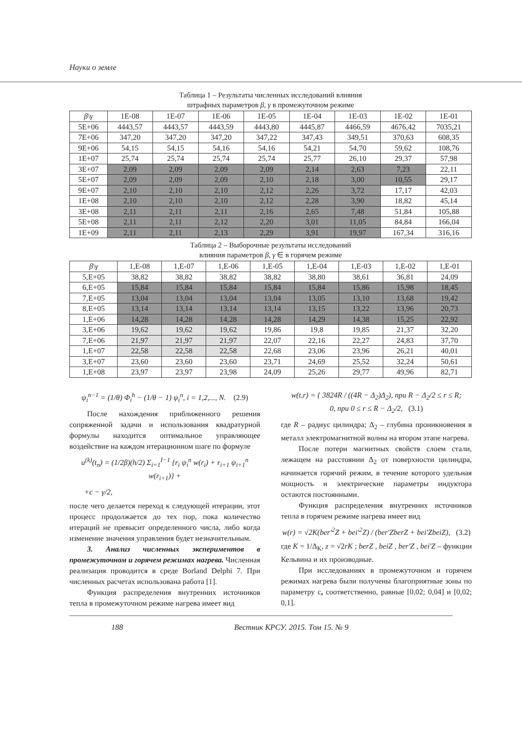Науки о земле
Таблица 1 – Результаты численных исследований влияния
штрафных параметров β, γ в промежуточном режиме
| β\γ | 1E-08 | 1E-07 | 1E-06 | 1E-05 | 1E-04 | 1E-03 | 1E-02 | 1E-01 |
| --- | --- | --- | --- | --- | --- | --- | --- | --- |
| 5E+06 | 4443,57 | 4443,57 | 4443,59 | 4443,80 | 4445,87 | 4466,59 | 4676,42 | 7035,21 |
| 7E+06 | 347,20 | 347,20 | 347,20 | 347,22 | 347,43 | 349,51 | 370,63 | 608,35 |
| 9E+06 | 54,15 | 54,15 | 54,16 | 54,16 | 54,21 | 54,70 | 59,62 | 108,76 |
| 1E+07 | 25,74 | 25,74 | 25,74 | 25,74 | 25,77 | 26,10 | 29,37 | 57,98 |
| 3E+07 | 2,09 | 2,09 | 2,09 | 2,09 | 2,14 | 2,63 | 7,23 | 22,11 |
| 5E+07 | 2,09 | 2,09 | 2,09 | 2,10 | 2,18 | 3,00 | 10,55 | 29,17 |
| 9E+07 | 2,10 | 2,10 | 2,10 | 2,12 | 2,26 | 3,72 | 17,17 | 42,03 |
| 1E+08 | 2,10 | 2,10 | 2,10 | 2,12 | 2,28 | 3,90 | 18,82 | 45,14 |
| 3E+08 | 2,11 | 2,11 | 2,11 | 2,16 | 2,65 | 7,48 | 51,84 | 105,88 |
| 5E+08 | 2,11 | 2,11 | 2,12 | 2,20 | 3,01 | 11,05 | 84,84 | 166,04 |
| 1E+09 | 2,11 | 2,11 | 2,13 | 2,29 | 3,91 | 19,97 | 167,34 | 316,16 |
Таблица 2 – Выборочные результаты исследований
влияния параметров β, γ ∈ в горячем режиме
| β\γ | 1,E-08 | 1,E-07 | 1,E-06 | 1,E-05 | 1,E-04 | 1,E-03 | 1,E-02 | 1,E-01 |
| --- | --- | --- | --- | --- | --- | --- | --- | --- |
| 5,E+05 | 38,82 | 38,82 | 38,82 | 38,82 | 38,80 | 38,61 | 36,81 | 24,09 |
| 6,E+05 | 15,84 | 15,84 | 15,84 | 15,84 | 15,84 | 15,86 | 15,98 | 18,45 |
| 7,E+05 | 13,04 | 13,04 | 13,04 | 13,04 | 13,05 | 13,10 | 13,68 | 19,42 |
| 8,E+05 | 13,14 | 13,14 | 13,14 | 13,14 | 13,15 | 13,22 | 13,96 | 20,73 |
| 1,E+06 | 14,28 | 14,28 | 14,28 | 14,28 | 14,29 | 14,38 | 15,25 | 22,92 |
| 3,E+06 | 19,62 | 19,62 | 19,62 | 19,86 | 19,8 | 19,85 | 21,37 | 32,20 |
| 7,E+06 | 21,97 | 21,97 | 21,97 | 22,07 | 22,16 | 22,27 | 24,83 | 37,70 |
| 1,E+07 | 22,58 | 22,58 | 22,58 | 22,68 | 23,06 | 23,96 | 26,21 | 40,01 |
| 3,E+07 | 23,60 | 23,60 | 23,60 | 23,71 | 24,69 | 25,52 | 32,24 | 50,61 |
| 1,E+08 | 23,97 | 23,97 | 23,98 | 24,09 | 25,26 | 29,77 | 49,96 | 82,71 |
ψ<sub>i</sub><sup>n−1</sup> = (1/θ) Φ<sub>i</sub><sup>h</sup> − (1/θ − 1) ψ<sub>i</sub><sup>n</sup>, i = 1,2,..., N. (2.9)
После нахождения приближенного решения сопряженной задачи и использования квадратурной формулы находится оптимальное управляющее воздействие на каждом итерационном шаге по формуле
u<sup>(k)</sup>(t<sub>n</sub>) = (1/2β)(h/2) Σ<sub>i=1</sub><sup>I−1</sup> {r<sub>i</sub> ψ<sub>i</sub><sup>n</sup> w(r<sub>i</sub>) + r<sub>i+1</sub> ψ<sub>i+1</sub><sup>n</sup> w(r<sub>i+1</sub>)} +
+c − γ/2,
после чего делается переход к следующей итерации, этот процесс продолжается до тех пор, пока количество итераций не превысит определенного числа, либо когда изменение значения управления будет незначительным.
3. Анализ численных экспериментов в промежуточном и горячем режимах нагрева. Численная реализация проводится в среде Borland Delphi 7. При численных расчетах использована работа [1].
Функция распределения внутренних источников тепла в промежуточном режиме нагрева имеет вид
w(t,r) = { 3824R / ((4R − Δ<sub>2</sub>)Δ<sub>2</sub>), при R − Δ<sub>2</sub>/2 ≤ r ≤ R;
0, при 0 ≤ r ≤ R − Δ<sub>2</sub>/2, (3.1)
где R – радиус цилиндра; Δ<sub>2</sub> – глубина проникновения в металл электромагнитной волны на втором этапе нагрева.
После потери магнитных свойств слоем стали, лежащем на расстоянии Δ<sub>2</sub> от поверхности цилиндра, начинается горячий режим, в течение которого удельная мощность и электрические параметры индуктора остаются постоянными.
Функция распределения внутренних источников тепла в горячем режиме нагрева имеет вид
w(r) = √2K(ber′<sup>2</sup>Z + bei′<sup>2</sup>Z) / (ber′ZberZ + bei′ZbeiZ), (3.2)
где K = 1/Δ<sub>K</sub>, z = √2rK ; berZ , beiZ , ber′Z , bei′Z – функции Кельвина и их производные.
При исследованиях в промежуточном и горячем режимах нагрева были получены благоприятные зоны по параметру с, соответственно, равные [0,02; 0,04] и [0,02; 0,1].
188 Вестник КРСУ. 2015. Том 15. № 9